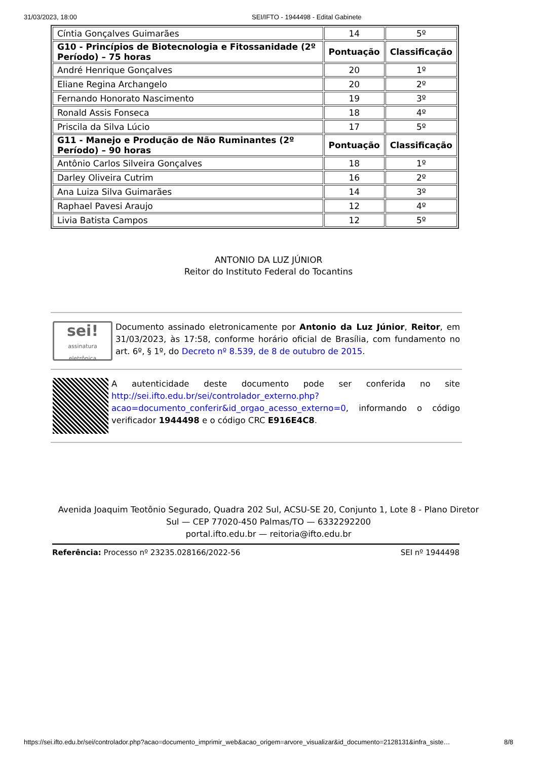31/03/2023, 18:00 SEI/IFTO - 1944498 - Edital Gabinete
| Cíntia Gonçalves Guimarães | 14 | 5º |
| G10 - Princípios de Biotecnologia e Fitossanidade (2º Período) – 75 horas | Pontuação | Classificação |
| André Henrique Gonçalves | 20 | 1º |
| Eliane Regina Archangelo | 20 | 2º |
| Fernando Honorato Nascimento | 19 | 3º |
| Ronald Assis Fonseca | 18 | 4º |
| Priscila da Silva Lúcio | 17 | 5º |
| G11 - Manejo e Produção de Não Ruminantes (2º Período) – 90 horas | Pontuação | Classificação |
| Antônio Carlos Silveira Gonçalves | 18 | 1º |
| Darley Oliveira Cutrim | 16 | 2º |
| Ana Luiza Silva Guimarães | 14 | 3º |
| Raphael Pavesi Araujo | 12 | 4º |
| Livia Batista Campos | 12 | 5º |
ANTONIO DA LUZ JÚNIOR
Reitor do Instituto Federal do Tocantins
sei!
assinatura eletrônica
Documento assinado eletronicamente por Antonio da Luz Júnior, Reitor, em 31/03/2023, às 17:58, conforme horário oficial de Brasília, com fundamento no art. 6º, § 1º, do Decreto nº 8.539, de 8 de outubro de 2015.
A autenticidade deste documento pode ser conferida no site http://sei.ifto.edu.br/sei/controlador_externo.php? acao=documento_conferir&id_orgao_acesso_externo=0, informando o código verificador 1944498 e o código CRC E916E4C8.
Avenida Joaquim Teotônio Segurado, Quadra 202 Sul, ACSU-SE 20, Conjunto 1, Lote 8 - Plano Diretor
Sul — CEP 77020-450 Palmas/TO — 6332292200
portal.ifto.edu.br — reitoria@ifto.edu.br
Referência: Processo nº 23235.028166/2022-56 SEI nº 1944498
https://sei.ifto.edu.br/sei/controlador.php?acao=documento_imprimir_web&acao_origem=arvore_visualizar&id_documento=2128131&infra_siste… 8/8